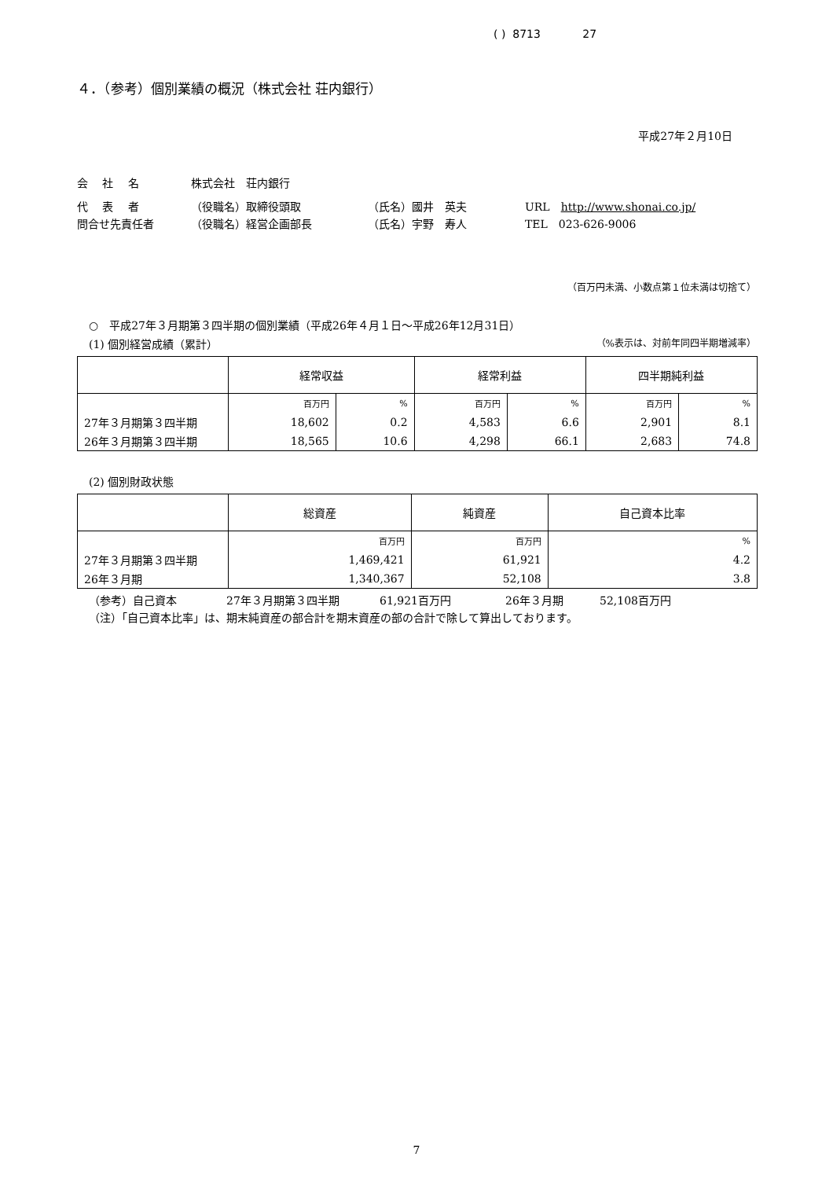( ) 8713 27
４．（参考）個別業績の概況（株式会社 荘内銀行）
平成27年２月10日
会　 社　 名 株式会社　荘内銀行
代　 表　 者 （役職名）取締役頭取 （氏名）國井　英夫 URL　http://www.shonai.co.jp/
問合せ先責任者 （役職名）経営企画部長 （氏名）宇野　寿人 TEL　023-626-9006
（百万円未満、小数点第１位未満は切捨て）
○　平成27年３月期第３四半期の個別業績（平成26年４月１日～平成26年12月31日）
(1) 個別経営成績（累計） （%表示は、対前年同四半期増減率）
| | 経常収益 | | 経常利益 | | 四半期純利益 | |
| --- | --- | --- | --- | --- | --- | --- |
| | 百万円 | % | 百万円 | % | 百万円 | % |
| 27年３月期第３四半期 | 18,602 | 0.2 | 4,583 | 6.6 | 2,901 | 8.1 |
| 26年３月期第３四半期 | 18,565 | 10.6 | 4,298 | 66.1 | 2,683 | 74.8 |
(2) 個別財政状態
| | 総資産 | 純資産 | 自己資本比率 |
| --- | --- | --- | --- |
| | 百万円 | 百万円 | % |
| 27年３月期第３四半期 | 1,469,421 | 61,921 | 4.2 |
| 26年３月期 | 1,340,367 | 52,108 | 3.8 |
（参考）自己資本 27年３月期第３四半期 61,921百万円 26年３月期 52,108百万円
（注）「自己資本比率」は、期末純資産の部合計を期末資産の部の合計で除して算出しております。
7